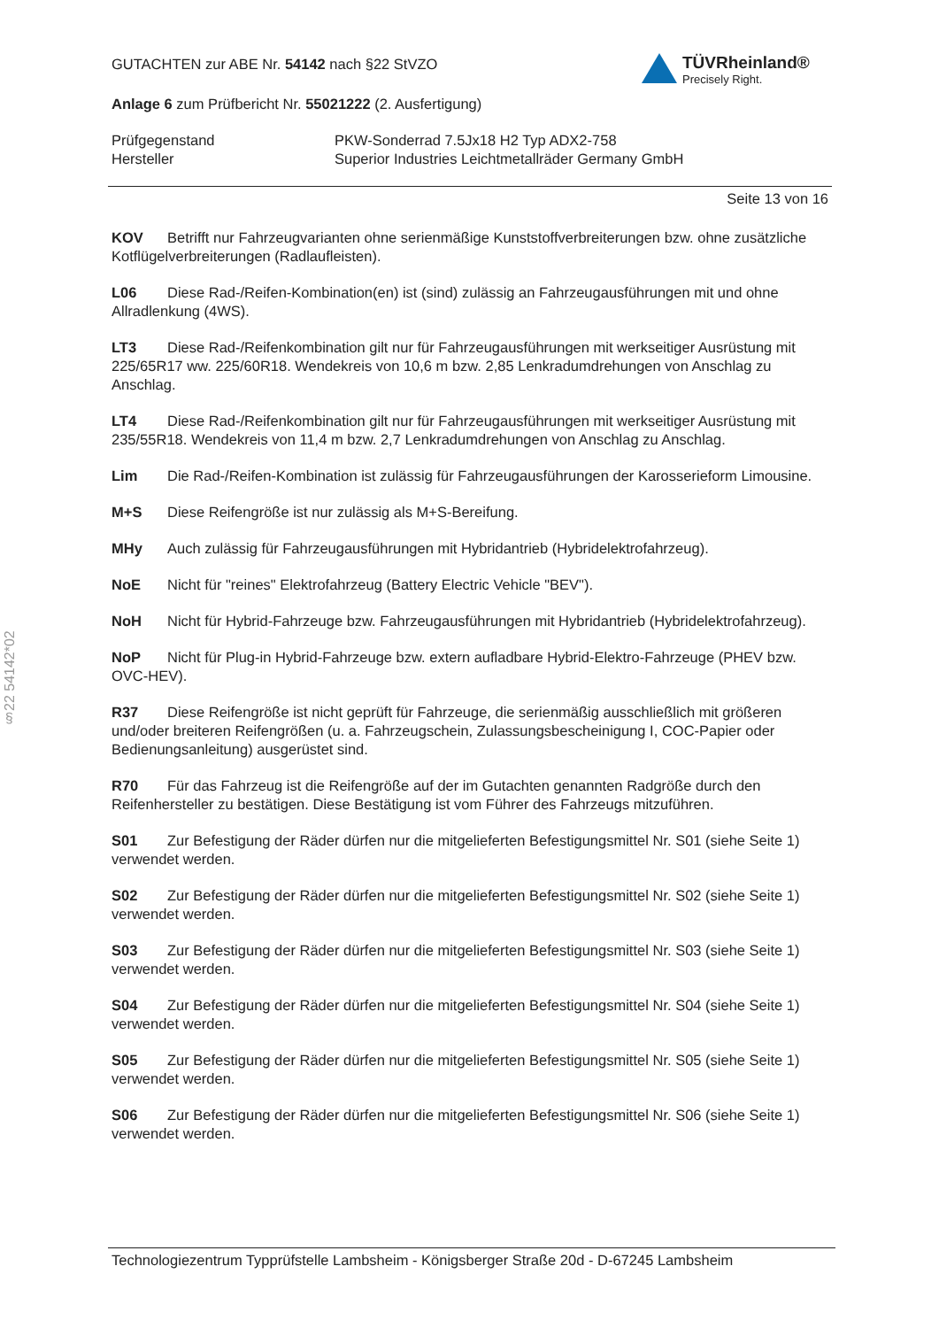TÜVRheinland®
Precisely Right.
GUTACHTEN zur ABE Nr. 54142 nach §22 StVZO
Anlage 6 zum Prüfbericht Nr. 55021222 (2. Ausfertigung)
Prüfgegenstand
Hersteller
PKW-Sonderrad 7.5Jx18 H2 Typ ADX2-758
Superior Industries Leichtmetallräder Germany GmbH
Seite 13 von 16
KOV Betrifft nur Fahrzeugvarianten ohne serienmäßige Kunststoffverbreiterungen bzw. ohne zusätzliche Kotflügelverbreiterungen (Radlaufleisten).
L06 Diese Rad-/Reifen-Kombination(en) ist (sind) zulässig an Fahrzeugausführungen mit und ohne Allradlenkung (4WS).
LT3 Diese Rad-/Reifenkombination gilt nur für Fahrzeugausführungen mit werkseitiger Ausrüstung mit 225/65R17 ww. 225/60R18. Wendekreis von 10,6 m bzw. 2,85 Lenkradumdrehungen von Anschlag zu Anschlag.
LT4 Diese Rad-/Reifenkombination gilt nur für Fahrzeugausführungen mit werkseitiger Ausrüstung mit 235/55R18. Wendekreis von 11,4 m bzw. 2,7 Lenkradumdrehungen von Anschlag zu Anschlag.
Lim Die Rad-/Reifen-Kombination ist zulässig für Fahrzeugausführungen der Karosserieform Limousine.
M+S Diese Reifengröße ist nur zulässig als M+S-Bereifung.
MHy Auch zulässig für Fahrzeugausführungen mit Hybridantrieb (Hybridelektrofahrzeug).
NoE Nicht für "reines" Elektrofahrzeug (Battery Electric Vehicle "BEV").
NoH Nicht für Hybrid-Fahrzeuge bzw. Fahrzeugausführungen mit Hybridantrieb (Hybridelektrofahrzeug).
NoP Nicht für Plug-in Hybrid-Fahrzeuge bzw. extern aufladbare Hybrid-Elektro-Fahrzeuge (PHEV bzw. OVC-HEV).
R37 Diese Reifengröße ist nicht geprüft für Fahrzeuge, die serienmäßig ausschließlich mit größeren und/oder breiteren Reifengrößen (u. a. Fahrzeugschein, Zulassungsbescheinigung I, COC-Papier oder Bedienungsanleitung) ausgerüstet sind.
R70 Für das Fahrzeug ist die Reifengröße auf der im Gutachten genannten Radgröße durch den Reifenhersteller zu bestätigen. Diese Bestätigung ist vom Führer des Fahrzeugs mitzuführen.
S01 Zur Befestigung der Räder dürfen nur die mitgelieferten Befestigungsmittel Nr. S01 (siehe Seite 1) verwendet werden.
S02 Zur Befestigung der Räder dürfen nur die mitgelieferten Befestigungsmittel Nr. S02 (siehe Seite 1) verwendet werden.
S03 Zur Befestigung der Räder dürfen nur die mitgelieferten Befestigungsmittel Nr. S03 (siehe Seite 1) verwendet werden.
S04 Zur Befestigung der Räder dürfen nur die mitgelieferten Befestigungsmittel Nr. S04 (siehe Seite 1) verwendet werden.
S05 Zur Befestigung der Räder dürfen nur die mitgelieferten Befestigungsmittel Nr. S05 (siehe Seite 1) verwendet werden.
S06 Zur Befestigung der Räder dürfen nur die mitgelieferten Befestigungsmittel Nr. S06 (siehe Seite 1) verwendet werden.
§22 54142*02
Technologiezentrum Typprüfstelle Lambsheim - Königsberger Straße 20d - D-67245 Lambsheim